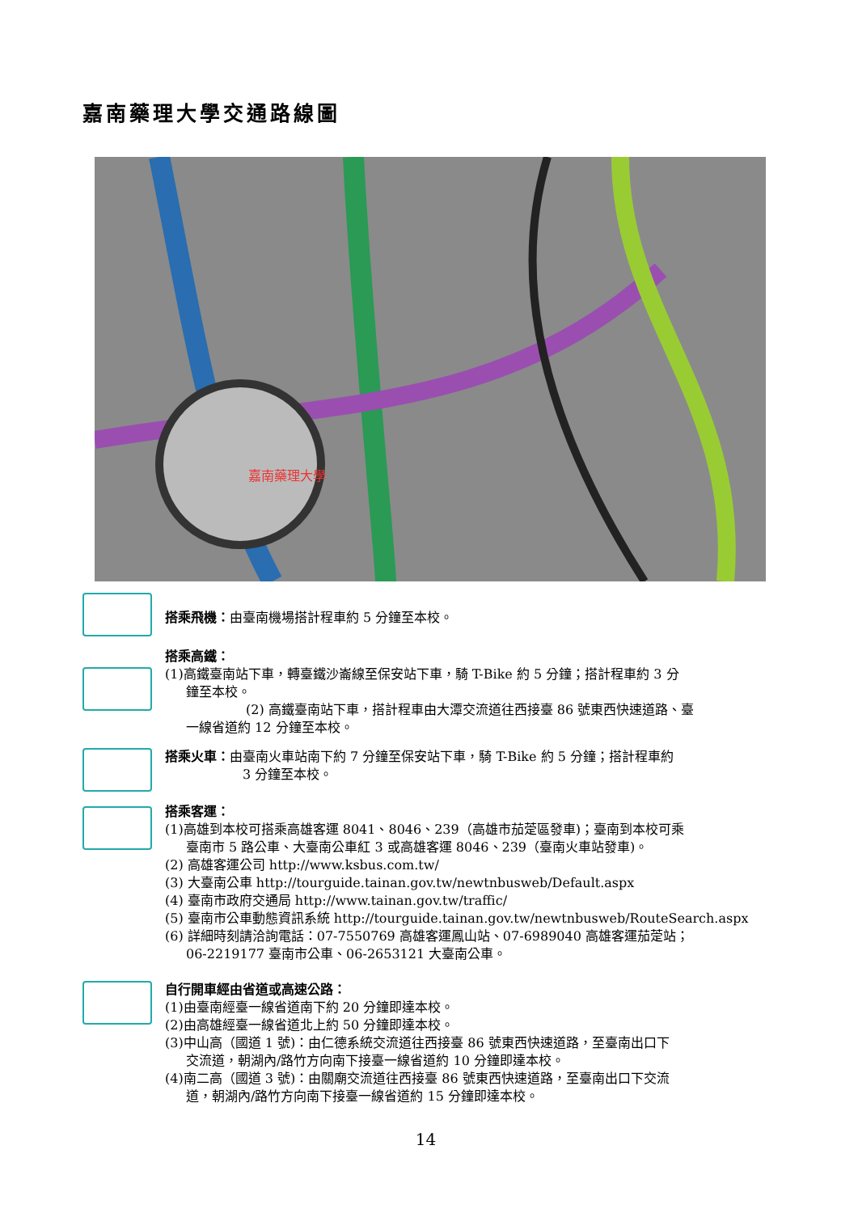嘉南藥理大學交通路線圖
嘉南藥理大學
搭乘飛機：由臺南機場搭計程車約 5 分鐘至本校。
搭乘高鐵：
(1)高鐵臺南站下車，轉臺鐵沙崙線至保安站下車，騎 T-Bike 約 5 分鐘；搭計程車約 3 分
鐘至本校。
(2) 高鐵臺南站下車，搭計程車由大潭交流道往西接臺 86 號東西快速道路、臺
一線省道約 12 分鐘至本校。
搭乘火車：由臺南火車站南下約 7 分鐘至保安站下車，騎 T-Bike 約 5 分鐘；搭計程車約
3 分鐘至本校。
搭乘客運：
(1)高雄到本校可搭乘高雄客運 8041、8046、239（高雄市茄萣區發車)；臺南到本校可乘
臺南市 5 路公車、大臺南公車紅 3 或高雄客運 8046、239（臺南火車站發車)。
(2) 高雄客運公司 http://www.ksbus.com.tw/
(3) 大臺南公車 http://tourguide.tainan.gov.tw/newtnbusweb/Default.aspx
(4) 臺南市政府交通局 http://www.tainan.gov.tw/traffic/
(5) 臺南市公車動態資訊系統 http://tourguide.tainan.gov.tw/newtnbusweb/RouteSearch.aspx
(6) 詳細時刻請洽詢電話：07-7550769 高雄客運鳳山站、07-6989040 高雄客運茄萣站；
06-2219177 臺南市公車、06-2653121 大臺南公車。
自行開車經由省道或高速公路：
(1)由臺南經臺一線省道南下約 20 分鐘即達本校。
(2)由高雄經臺一線省道北上約 50 分鐘即達本校。
(3)中山高（國道 1 號)：由仁德系統交流道往西接臺 86 號東西快速道路，至臺南出口下
交流道，朝湖內/路竹方向南下接臺一線省道約 10 分鐘即達本校。
(4)南二高（國道 3 號)：由關廟交流道往西接臺 86 號東西快速道路，至臺南出口下交流
道，朝湖內/路竹方向南下接臺一線省道約 15 分鐘即達本校。
14